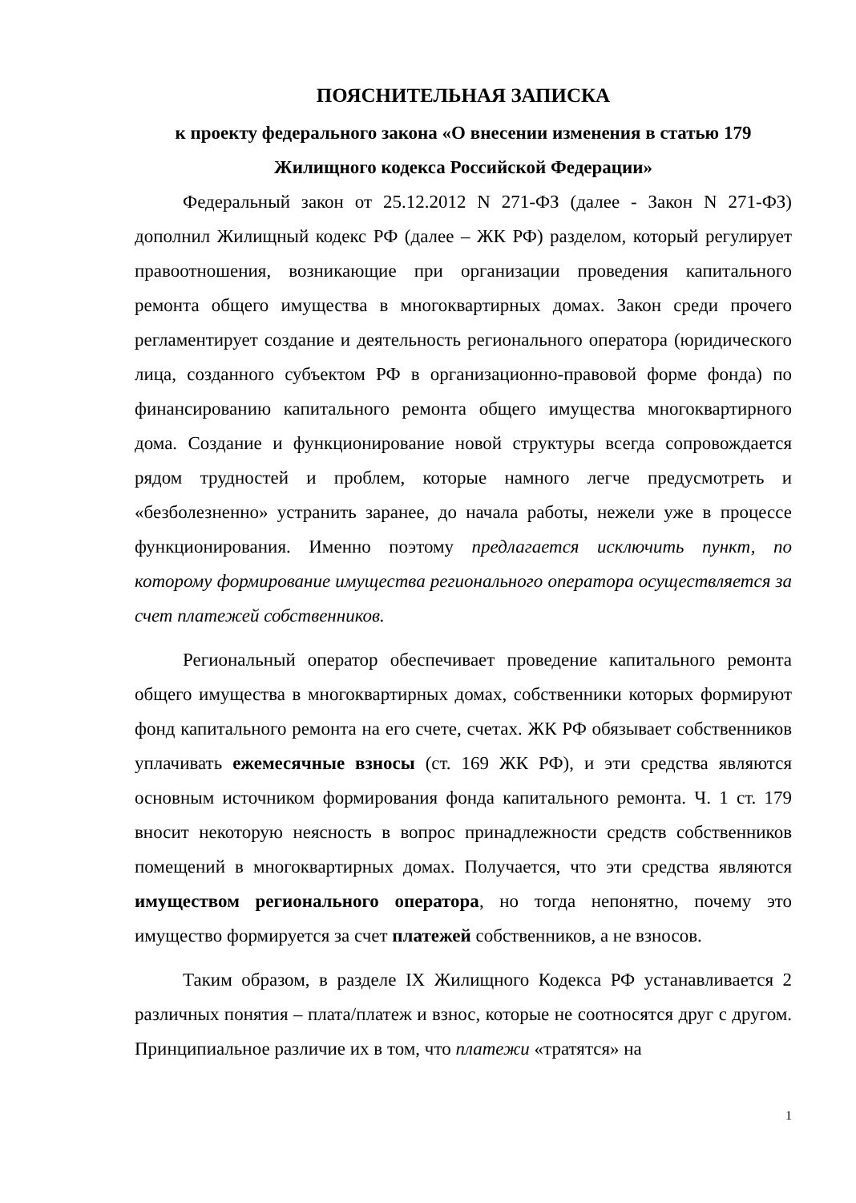ПОЯСНИТЕЛЬНАЯ ЗАПИСКА
к проекту федерального закона «О внесении изменения в статью 179
Жилищного кодекса Российской Федерации»
Федеральный закон от 25.12.2012 N 271-ФЗ (далее - Закон N 271-ФЗ) дополнил Жилищный кодекс РФ (далее – ЖК РФ) разделом, который регулирует правоотношения, возникающие при организации проведения капитального ремонта общего имущества в многоквартирных домах. Закон среди прочего регламентирует создание и деятельность регионального оператора (юридического лица, созданного субъектом РФ в организационно-правовой форме фонда) по финансированию капитального ремонта общего имущества многоквартирного дома. Создание и функционирование новой структуры всегда сопровождается рядом трудностей и проблем, которые намного легче предусмотреть и «безболезненно» устранить заранее, до начала работы, нежели уже в процессе функционирования. Именно поэтому предлагается исключить пункт, по которому формирование имущества регионального оператора осуществляется за счет платежей собственников.
Региональный оператор обеспечивает проведение капитального ремонта общего имущества в многоквартирных домах, собственники которых формируют фонд капитального ремонта на его счете, счетах. ЖК РФ обязывает собственников уплачивать ежемесячные взносы (ст. 169 ЖК РФ), и эти средства являются основным источником формирования фонда капитального ремонта. Ч. 1 ст. 179 вносит некоторую неясность в вопрос принадлежности средств собственников помещений в многоквартирных домах. Получается, что эти средства являются имуществом регионального оператора, но тогда непонятно, почему это имущество формируется за счет платежей собственников, а не взносов.
Таким образом, в разделе IX Жилищного Кодекса РФ устанавливается 2 различных понятия – плата/платеж и взнос, которые не соотносятся друг с другом. Принципиальное различие их в том, что платежи «тратятся» на
1